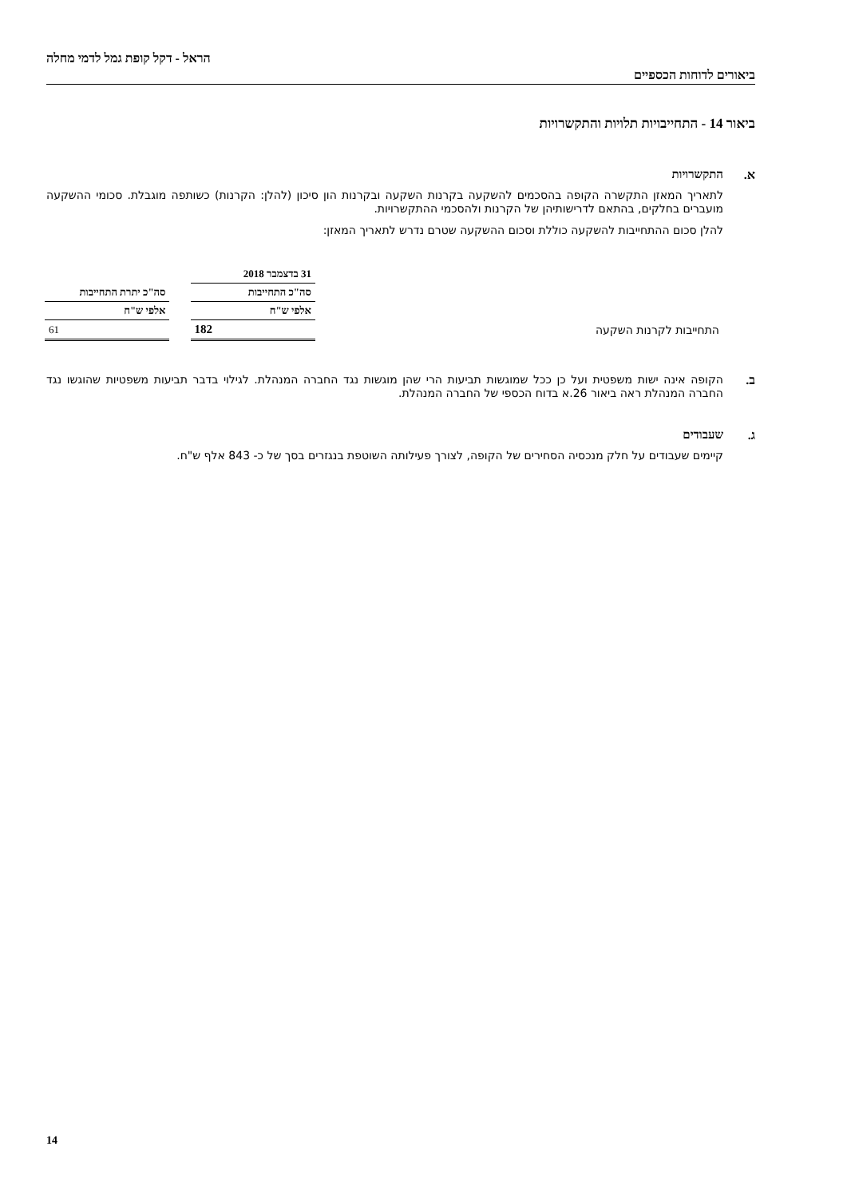ביאורים לדוחות הכספיים
הראל - דקל קופת גמל לדמי מחלה
ביאור 14 - התחייבויות תלויות והתקשרויות
א.
התקשרויות
לתאריך המאזן התקשרה הקופה בהסכמים להשקעה בקרנות השקעה ובקרנות הון סיכון (להלן: הקרנות) כשותפה מוגבלת. סכומי ההשקעה מועברים בחלקים, בהתאם לדרישותיהן של הקרנות ולהסכמי ההתקשרויות.
להלן סכום ההתחייבות להשקעה כוללת וסכום ההשקעה שטרם נדרש לתאריך המאזן:
| | 31 בדצמבר 2018 | | |
| | סה"כ התחייבות | | סה"כ יתרת התחייבות |
| | אלפי ש"ח | | אלפי ש"ח |
| התחייבות לקרנות השקעה | 182 | | 61 |
ב.
הקופה אינה ישות משפטית ועל כן ככל שמוגשות תביעות הרי שהן מוגשות נגד החברה המנהלת. לגילוי בדבר תביעות משפטיות שהוגשו נגד החברה המנהלת ראה ביאור 26.א בדוח הכספי של החברה המנהלת.
ג.
שעבודים
קיימים שעבודים על חלק מנכסיה הסחירים של הקופה, לצורך פעילותה השוטפת בנגזרים בסך של כ- 843 אלף ש"ח.
14